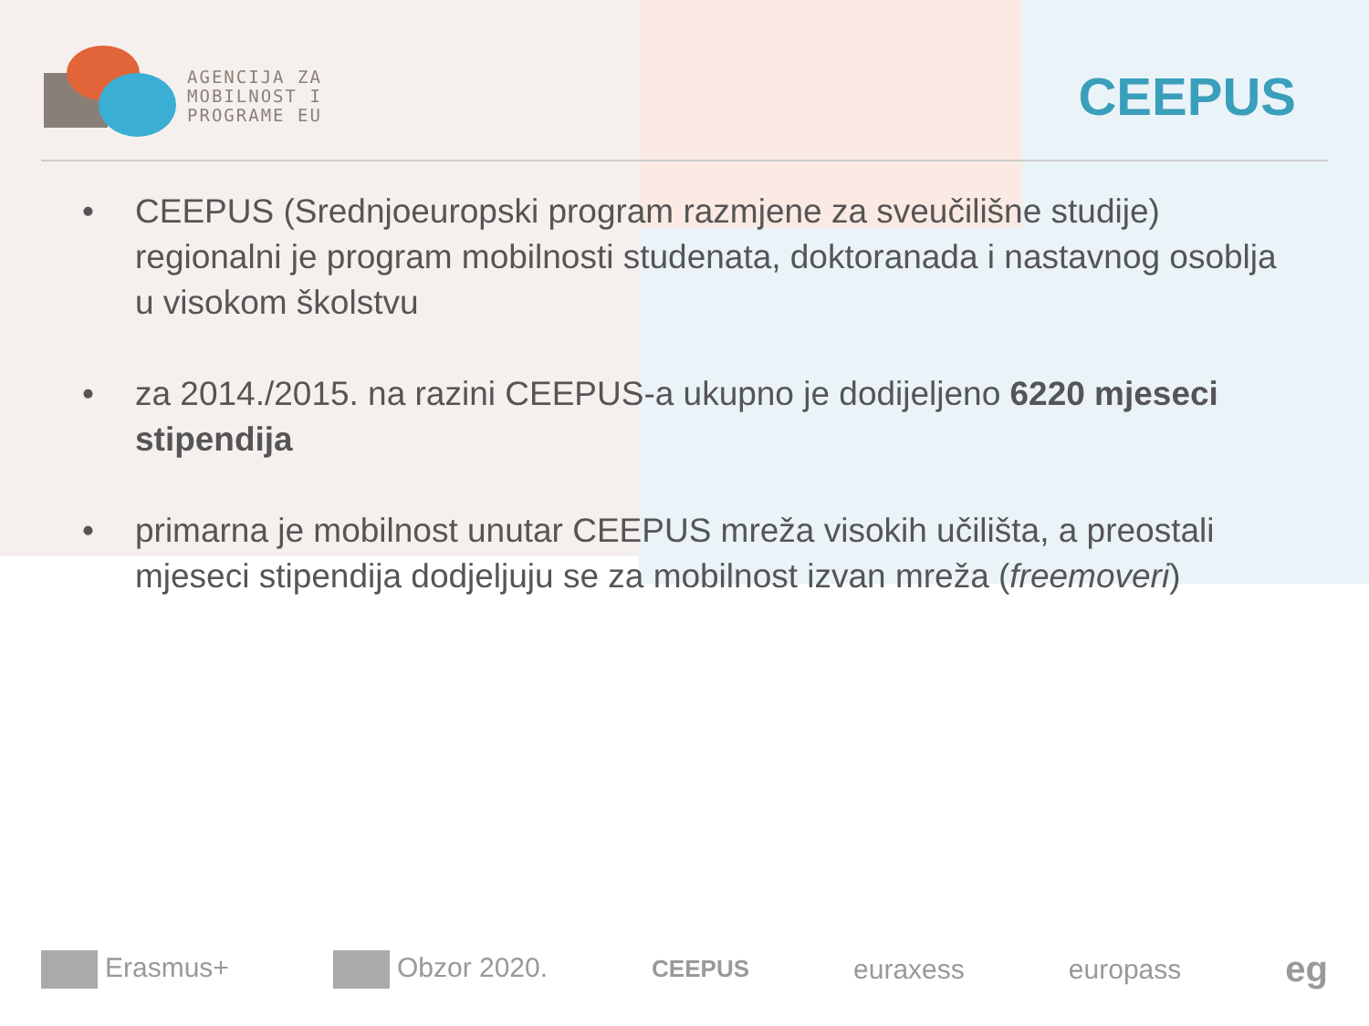AGENCIJA ZA
MOBILNOST I
PROGRAME EU
CEEPUS
• CEEPUS (Srednjoeuropski program razmjene za sveučilišne studije) regionalni je program mobilnosti studenata, doktoranada i nastavnog osoblja u visokom školstvu
• za 2014./2015. na razini CEEPUS-a ukupno je dodijeljeno 6220 mjeseci stipendija
• primarna je mobilnost unutar CEEPUS mreža visokih učilišta, a preostali mjeseci stipendija dodjeljuju se za mobilnost izvan mreža (freemoveri)
Erasmus+ Obzor 2020. CEEPUS euraxess europass eg